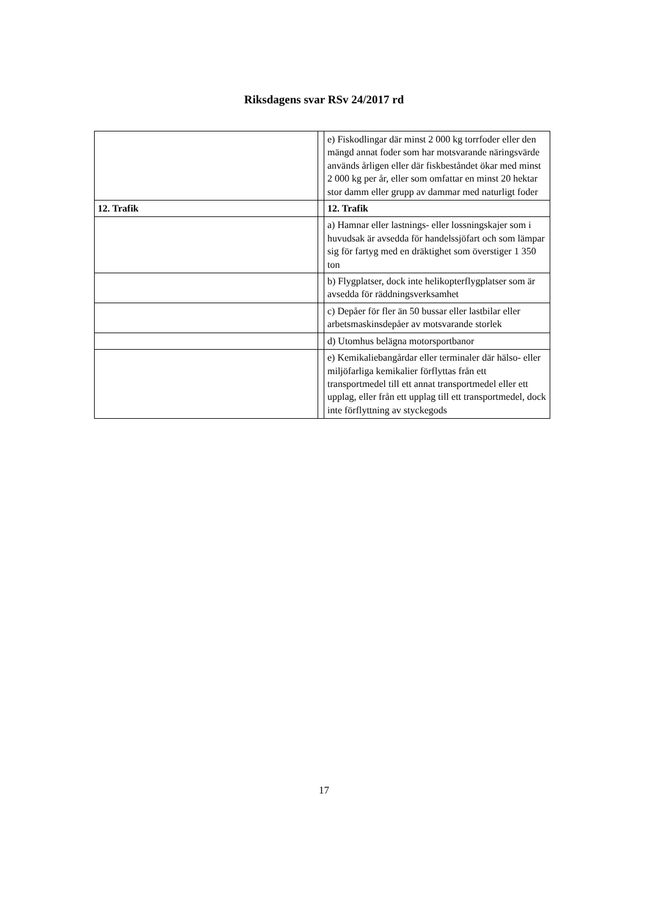Riksdagens svar RSv 24/2017 rd
| | | e) Fiskodlingar där minst 2 000 kg torrfoder eller den mängd annat foder som har motsvarande näringsvärde används årligen eller där fiskbestå­ndet ökar med minst 2 000 kg per år, eller som omfattar en minst 20 hektar stor damm eller grupp av dammar med naturligt foder |
| 12. Trafik | | 12. Trafik |
| | | a) Hamnar eller lastnings- eller lossningskajer som i huvudsak är avsedda för handelssjöfart och som lämpar sig för fartyg med en dräktighet som överstiger 1 350 ton |
| | | b) Flygplatser, dock inte helikopterflygplatser som är avsedda för räddningsverksamhet |
| | | c) Depåer för fler än 50 bussar eller lastbilar eller arbetsmaskinsdepåer av motsvarande storlek |
| | | d) Utomhus belägna motorsportbanor |
| | | e) Kemikaliebangårdar eller terminaler där hälso- eller miljöfarliga kemikalier förflyttas från ett transportmedel till ett annat transportmedel eller ett upplag, eller från ett upplag till ett transport­medel, dock inte förflyttning av styckegods |
17